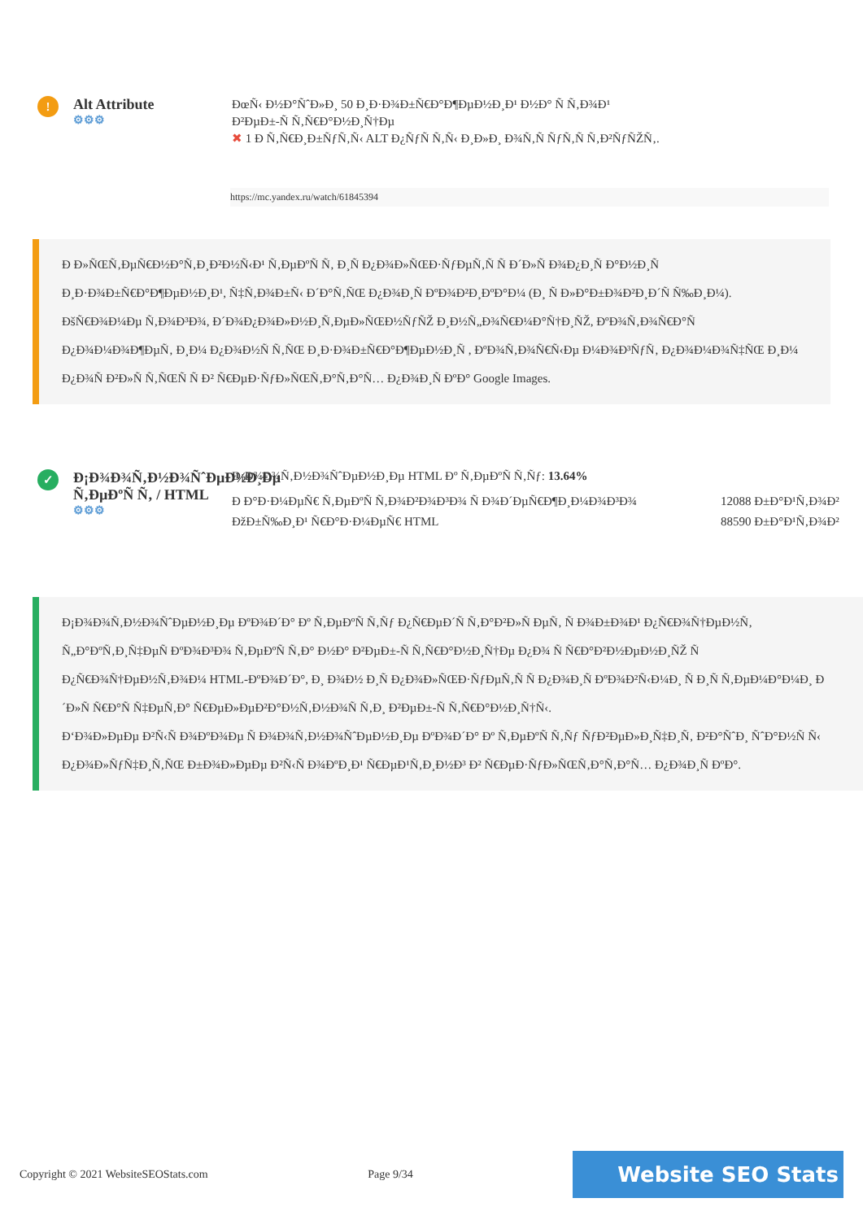!
Alt Attribute
⚙⚙⚙
ÐœÑ‹ Ð½Ð°ÑˆÐ»Ð¸ 50 Ð¸Ð·Ð¾Ð±Ñ€Ð°Ð¶ÐµÐ½Ð¸Ð¹ Ð½Ð° Ñ Ñ‚Ð¾Ð¹
Ð²ÐµÐ±-Ñ Ñ‚Ñ€Ð°Ð½Ð¸Ñ†Ðµ
✖ 1 Ð Ñ‚Ñ€Ð¸Ð±ÑƒÑ‚Ñ‹ ALT Ð¿ÑƒÑ Ñ‚Ñ‹ Ð¸Ð»Ð¸ Ð¾Ñ‚Ñ ÑƒÑ‚Ñ Ñ‚Ð²ÑƒÑŽÑ‚.
https://mc.yandex.ru/watch/61845394
Ð Ð»ÑŒÑ‚ÐµÑ€Ð½Ð°Ñ‚Ð¸Ð²Ð½Ñ‹Ð¹ Ñ‚ÐµÐºÑ Ñ‚ Ð¸Ñ Ð¿Ð¾Ð»ÑŒÐ·ÑƒÐµÑ‚Ñ Ñ Ð´Ð»Ñ Ð¾Ð¿Ð¸Ñ Ð°Ð½Ð¸Ñ Ð¸Ð·Ð¾Ð±Ñ€Ð°Ð¶ÐµÐ½Ð¸Ð¹, Ñ‡Ñ‚Ð¾Ð±Ñ‹ Ð´Ð°Ñ‚ÑŒ Ð¿Ð¾Ð¸Ñ ÐºÐ¾Ð²Ð¸ÐºÐ°Ð¼ (Ð¸ Ñ Ð»Ð°Ð±Ð¾Ð²Ð¸Ð´Ñ Ñ‰Ð¸Ð¼).
ÐšÑ€Ð¾Ð¼Ðµ Ñ‚Ð¾Ð³Ð¾, Ð´Ð¾Ð¿Ð¾Ð»Ð½Ð¸Ñ‚ÐµÐ»ÑŒÐ½ÑƒÑŽ Ð¸Ð½Ñ„Ð¾Ñ€Ð¼Ð°Ñ†Ð¸ÑŽ, ÐºÐ¾Ñ‚Ð¾Ñ€Ð°Ñ Ð¿Ð¾Ð¼Ð¾Ð¶ÐµÑ‚ Ð¸Ð¼ Ð¿Ð¾Ð½Ñ Ñ‚ÑŒ Ð¸Ð·Ð¾Ð±Ñ€Ð°Ð¶ÐµÐ½Ð¸Ñ , ÐºÐ¾Ñ‚Ð¾Ñ€Ñ‹Ðµ Ð¼Ð¾Ð³ÑƒÑ‚ Ð¿Ð¾Ð¼Ð¾Ñ‡ÑŒ Ð¸Ð¼ Ð¿Ð¾Ñ Ð²Ð»Ñ Ñ‚ÑŒÑ Ñ Ð² Ñ€ÐµÐ·ÑƒÐ»ÑŒÑ‚Ð°Ñ‚Ð°Ñ… Ð¿Ð¾Ð¸Ñ ÐºÐ° Google Images.
✓
Ð¡Ð¾Ð¾Ñ‚Ð½Ð¾ÑˆÐµÐ½Ð¸Ðµ Ñ‚ÐµÐºÑ Ñ‚ / HTML
⚙⚙⚙
Ð¡Ð¾Ð¾Ñ‚Ð½Ð¾ÑˆÐµÐ½Ð¸Ðµ HTML Ðº Ñ‚ÐµÐºÑ Ñ‚Ñƒ: 13.64%
| Ð Ð°Ð·Ð¼ÐµÑ€ Ñ‚ÐµÐºÑ Ñ‚Ð¾Ð²Ð¾Ð³Ð¾ Ñ Ð¾Ð´ÐµÑ€Ð¶Ð¸Ð¼Ð¾Ð³Ð¾ | 12088 Ð±Ð°Ð¹Ñ‚Ð¾Ð² |
| ÐžÐ±Ñ‰Ð¸Ð¹ Ñ€Ð°Ð·Ð¼ÐµÑ€ HTML | 88590 Ð±Ð°Ð¹Ñ‚Ð¾Ð² |
Ð¡Ð¾Ð¾Ñ‚Ð½Ð¾ÑˆÐµÐ½Ð¸Ðµ ÐºÐ¾Ð´Ð° Ðº Ñ‚ÐµÐºÑ Ñ‚Ñƒ Ð¿Ñ€ÐµÐ´Ñ Ñ‚Ð°Ð²Ð»Ñ ÐµÑ‚ Ñ Ð¾Ð±Ð¾Ð¹ Ð¿Ñ€Ð¾Ñ†ÐµÐ½Ñ‚ Ñ„Ð°ÐºÑ‚Ð¸Ñ‡ÐµÑ ÐºÐ¾Ð³Ð¾ Ñ‚ÐµÐºÑ Ñ‚Ð° Ð½Ð° Ð²ÐµÐ±-Ñ Ñ‚Ñ€Ð°Ð½Ð¸Ñ†Ðµ Ð¿Ð¾ Ñ Ñ€Ð°Ð²Ð½ÐµÐ½Ð¸ÑŽ Ñ Ð¿Ñ€Ð¾Ñ†ÐµÐ½Ñ‚Ð¾Ð¼ HTML-ÐºÐ¾Ð´Ð°, Ð¸ Ð¾Ð½ Ð¸Ñ Ð¿Ð¾Ð»ÑŒÐ·ÑƒÐµÑ‚Ñ Ñ Ð¿Ð¾Ð¸Ñ ÐºÐ¾Ð²Ñ‹Ð¼Ð¸ Ñ Ð¸Ñ Ñ‚ÐµÐ¼Ð°Ð¼Ð¸ Ð´Ð»Ñ Ñ€Ð°Ñ Ñ‡ÐµÑ‚Ð° Ñ€ÐµÐ»ÐµÐ²Ð°Ð½Ñ‚Ð½Ð¾Ñ Ñ‚Ð¸ Ð²ÐµÐ±-Ñ Ñ‚Ñ€Ð°Ð½Ð¸Ñ†Ñ‹.
Ð‘Ð¾Ð»ÐµÐµ Ð²Ñ‹Ñ Ð¾ÐºÐ¾Ðµ Ñ Ð¾Ð¾Ñ‚Ð½Ð¾ÑˆÐµÐ½Ð¸Ðµ ÐºÐ¾Ð´Ð° Ðº Ñ‚ÐµÐºÑ Ñ‚Ñƒ ÑƒÐ²ÐµÐ»Ð¸Ñ‡Ð¸Ñ‚ Ð²Ð°ÑˆÐ¸ ÑˆÐ°Ð½Ñ Ñ‹ Ð¿Ð¾Ð»ÑƒÑ‡Ð¸Ñ‚ÑŒ Ð±Ð¾Ð»ÐµÐµ Ð²Ñ‹Ñ Ð¾ÐºÐ¸Ð¹ Ñ€ÐµÐ¹Ñ‚Ð¸Ð½Ð³ Ð² Ñ€ÐµÐ·ÑƒÐ»ÑŒÑ‚Ð°Ñ‚Ð°Ñ… Ð¿Ð¾Ð¸Ñ ÐºÐ°.
Copyright © 2021 WebsiteSEOStats.com Page 9/34 Website SEO Stats